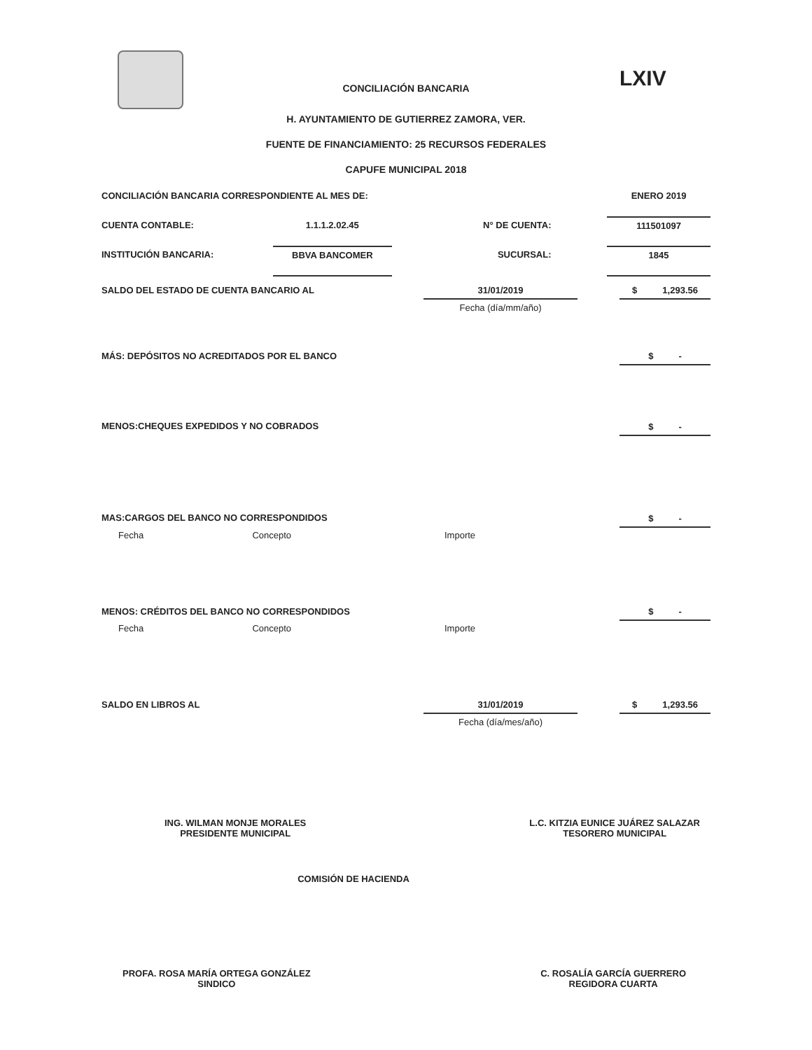LXIV
CONCILIACIÓN BANCARIA
H. AYUNTAMIENTO DE GUTIERREZ ZAMORA, VER.
FUENTE DE FINANCIAMIENTO: 25 RECURSOS FEDERALES
CAPUFE MUNICIPAL 2018
| CONCILIACIÓN BANCARIA CORRESPONDIENTE AL MES DE: | | | | ENERO 2019 |
| CUENTA CONTABLE: | 1.1.1.2.02.45 | N° DE CUENTA: | | 111501097 |
| INSTITUCIÓN BANCARIA: | BBVA BANCOMER | SUCURSAL: | | 1845 |
| SALDO DEL ESTADO DE CUENTA BANCARIO AL | 31/01/2019 | | $ 1,293.56 |
| | Fecha (día/mm/año) | | |
| MÁS: DEPÓSITOS NO ACREDITADOS POR EL BANCO | | | $ - |
| MENOS:CHEQUES EXPEDIDOS Y NO COBRADOS | | | $ - |
| MAS:CARGOS DEL BANCO NO CORRESPONDIDOS | | | $ - |
| Fecha Concepto | Importe | | |
| MENOS: CRÉDITOS DEL BANCO NO CORRESPONDIDOS | | | $ - |
| Fecha Concepto | Importe | | |
| SALDO EN LIBROS AL | 31/01/2019 | | $ 1,293.56 |
| | Fecha (día/mes/año) | | |
ING. WILMAN MONJE MORALES
PRESIDENTE MUNICIPAL
L.C. KITZIA EUNICE JUÁREZ SALAZAR
TESORERO MUNICIPAL
COMISIÓN DE HACIENDA
PROFA. ROSA MARÍA ORTEGA GONZÁLEZ
SINDICO
C. ROSALÍA GARCÍA GUERRERO
REGIDORA CUARTA